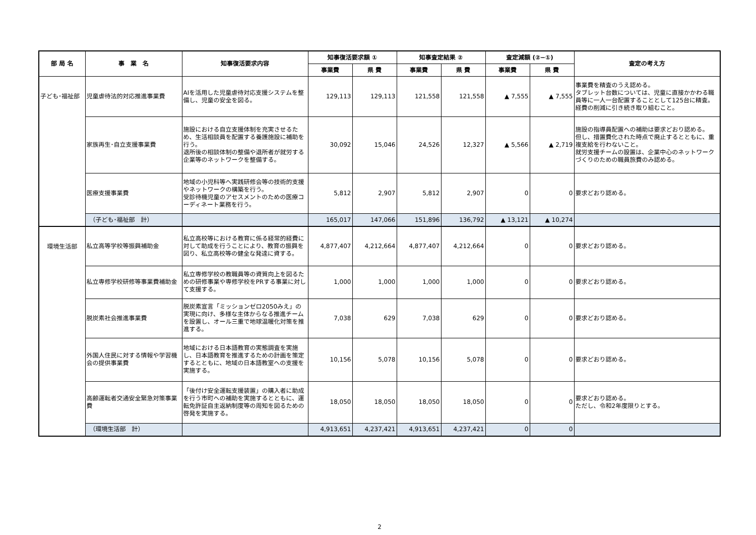| 部 局 名 | 事 業 名 | 知事復活要求内容 | 知事復活要求額 ① | | 知事査定結果 ② | | 査定減額 (②−①) | | 査定の考え方 |
| --- | --- | --- | --- | --- | --- | --- | --- | --- | --- |
| | | | 事業費 | 県 費 | 事業費 | 県 費 | 事業費 | 県 費 | |
| 子ども･福祉部 | 児童虐待法的対応推進事業費 | AIを活用した児童虐待対応支援システムを整備し、児童の安全を図る。 | 129,113 | 129,113 | 121,558 | 121,558 | ▲ 7,555 | ▲ 7,555 | 事業費を精査のうえ認める。 タブレット台数については、児童に直接かかわる職員等に一人一台配置することとして125台に精査。 経費の削減に引き続き取り組むこと。 |
| | 家族再生･自立支援事業費 | 施設における自立支援体制を充実させるため、生活相談員を配置する養護施設に補助を行う。 退所後の相談体制の整備や退所者が就労する企業等のネットワークを整備する。 | 30,092 | 15,046 | 24,526 | 12,327 | ▲ 5,566 | ▲ 2,719 | 施設の指導員配置への補助は要求どおり認める。 但し、措置費化された時点で廃止するとともに、重複支給を行わないこと。 就労支援チームの設置は、企業中心のネットワークづくりのための職員旅費のみ認める。 |
| | 医療支援事業費 | 地域の小児科等へ実践研修会等の技術的支援やネットワークの構築を行う。 受診待機児童のアセスメントのための医療コーディネート業務を行う。 | 5,812 | 2,907 | 5,812 | 2,907 | 0 | 0 | 要求どおり認める。 |
| | （子ども･福祉部 計） | | 165,017 | 147,066 | 151,896 | 136,792 | ▲ 13,121 | ▲ 10,274 | |
| 環境生活部 | 私立高等学校等振興補助金 | 私立高校等における教育に係る経常的経費に対して助成を行うことにより、教育の振興を図り、私立高校等の健全な発達に資する。 | 4,877,407 | 4,212,664 | 4,877,407 | 4,212,664 | 0 | 0 | 要求どおり認める。 |
| | 私立専修学校研修等事業費補助金 | 私立専修学校の教職員等の資質向上を図るための研修事業や専修学校をPRする事業に対して支援する。 | 1,000 | 1,000 | 1,000 | 1,000 | 0 | 0 | 要求どおり認める。 |
| | 脱炭素社会推進事業費 | 脱炭素宣言「ミッションゼロ2050みえ」の実現に向け、多様な主体からなる推進チームを設置し、オール三重で地球温暖化対策を推進する。 | 7,038 | 629 | 7,038 | 629 | 0 | 0 | 要求どおり認める。 |
| | 外国人住民に対する情報や学習機会の提供事業費 | 地域における日本語教育の実態調査を実施し、日本語教育を推進するための計画を策定するとともに、地域の日本語教室への支援を実施する。 | 10,156 | 5,078 | 10,156 | 5,078 | 0 | 0 | 要求どおり認める。 |
| | 高齢運転者交通安全緊急対策事業費 | 「後付け安全運転支援装置」の購入者に助成を行う市町への補助を実施するとともに、運転免許証自主返納制度等の周知を図るための啓発を実施する。 | 18,050 | 18,050 | 18,050 | 18,050 | 0 | 0 | 要求どおり認める。 ただし、令和2年度限りとする。 |
| | （環境生活部 計） | | 4,913,651 | 4,237,421 | 4,913,651 | 4,237,421 | 0 | 0 | |
2